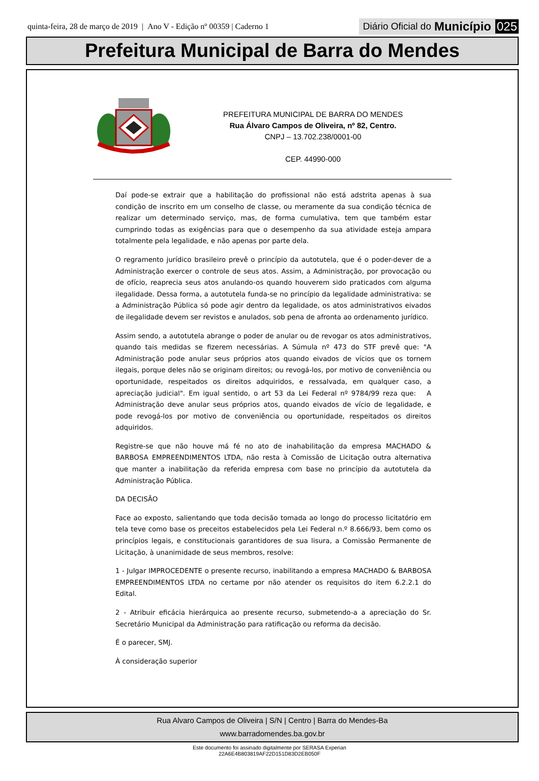quinta-feira, 28 de março de 2019 | Ano V - Edição nº 00359 | Caderno 1
Diário Oficial do Município 025
Prefeitura Municipal de Barra do Mendes
PREFEITURA MUNICIPAL DE BARRA DO MENDES
Rua Álvaro Campos de Oliveira, nº 82, Centro.
CNPJ – 13.702.238/0001-00
CEP. 44990-000
Daí pode-se extrair que a habilitação do profissional não está adstrita apenas à sua condição de inscrito em um conselho de classe, ou meramente da sua condição técnica de realizar um determinado serviço, mas, de forma cumulativa, tem que também estar cumprindo todas as exigências para que o desempenho da sua atividade esteja ampara totalmente pela legalidade, e não apenas por parte dela.
O regramento jurídico brasileiro prevê o princípio da autotutela, que é o poder-dever de a Administração exercer o controle de seus atos. Assim, a Administração, por provocação ou de ofício, reaprecia seus atos anulando-os quando houverem sido praticados com alguma ilegalidade. Dessa forma, a autotutela funda-se no princípio da legalidade administrativa: se a Administração Pública só pode agir dentro da legalidade, os atos administrativos eivados de ilegalidade devem ser revistos e anulados, sob pena de afronta ao ordenamento jurídico.
Assim sendo, a autotutela abrange o poder de anular ou de revogar os atos administrativos, quando tais medidas se fizerem necessárias. A Súmula nº 473 do STF prevê que: "A Administração pode anular seus próprios atos quando eivados de vícios que os tornem ilegais, porque deles não se originam direitos; ou revogá-los, por motivo de conveniência ou oportunidade, respeitados os direitos adquiridos, e ressalvada, em qualquer caso, a apreciação judicial". Em igual sentido, o art 53 da Lei Federal nº 9784/99 reza que: A Administração deve anular seus próprios atos, quando eivados de vício de legalidade, e pode revogá-los por motivo de conveniência ou oportunidade, respeitados os direitos adquiridos.
Registre-se que não houve má fé no ato de inahabilitação da empresa MACHADO & BARBOSA EMPREENDIMENTOS LTDA, não resta à Comissão de Licitação outra alternativa que manter a inabilitação da referida empresa com base no princípio da autotutela da Administração Pública.
DA DECISÃO
Face ao exposto, salientando que toda decisão tomada ao longo do processo licitatório em tela teve como base os preceitos estabelecidos pela Lei Federal n.º 8.666/93, bem como os princípios legais, e constitucionais garantidores de sua lisura, a Comissão Permanente de Licitação, à unanimidade de seus membros, resolve:
1 - Julgar IMPROCEDENTE o presente recurso, inabilitando a empresa MACHADO & BARBOSA EMPREENDIMENTOS LTDA no certame por não atender os requisitos do item 6.2.2.1 do Edital.
2 - Atribuir eficácia hierárquica ao presente recurso, submetendo-a a apreciação do Sr. Secretário Municipal da Administração para ratificação ou reforma da decisão.
É o parecer, SMJ.
À consideração superior
Rua Alvaro Campos de Oliveira | S/N | Centro | Barra do Mendes-Ba
www.barradomendes.ba.gov.br
Este documento foi assinado digitalmente por SERASA Experian
22A6E4B803819AF22D151D83D2EB050F